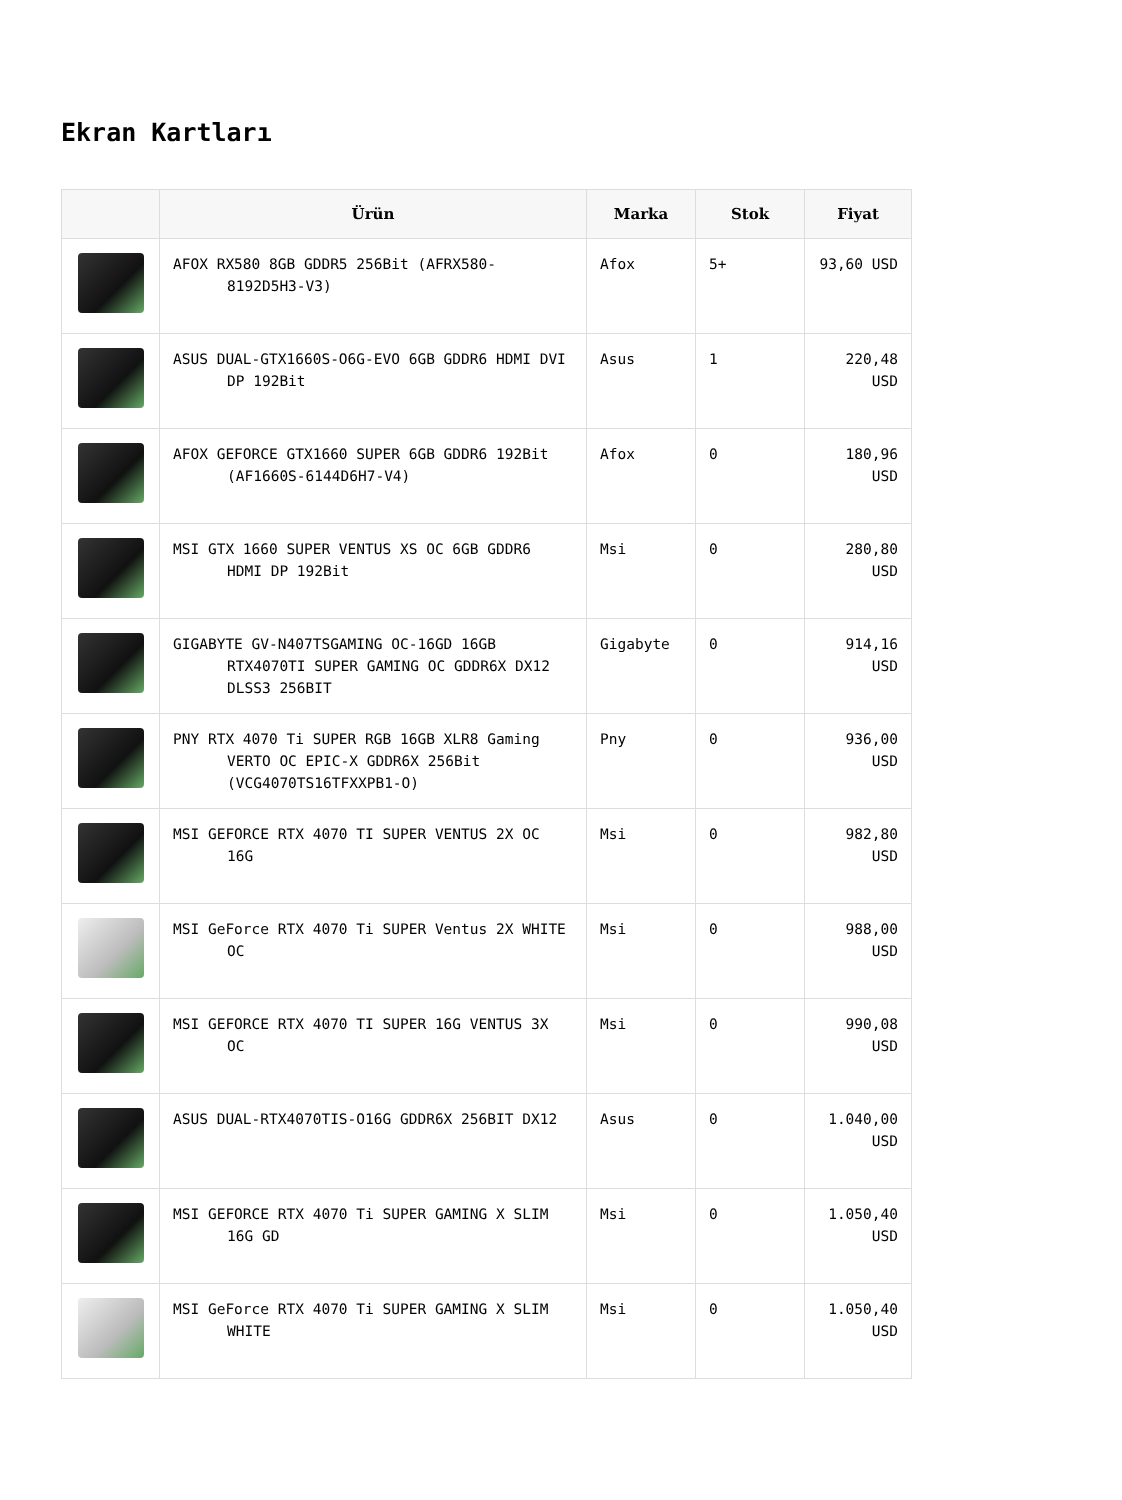Ekran Kartları
| | Ürün | Marka | Stok | Fiyat |
| --- | --- | --- | --- | --- |
| | AFOX RX580 8GB GDDR5 256Bit (AFRX580-8192D5H3-V3) | Afox | 5+ | 93,60 USD |
| | ASUS DUAL-GTX1660S-O6G-EVO 6GB GDDR6 HDMI DVI DP 192Bit | Asus | 1 | 220,48 USD |
| | AFOX GEFORCE GTX1660 SUPER 6GB GDDR6 192Bit (AF1660S-6144D6H7-V4) | Afox | 0 | 180,96 USD |
| | MSI GTX 1660 SUPER VENTUS XS OC 6GB GDDR6 HDMI DP 192Bit | Msi | 0 | 280,80 USD |
| | GIGABYTE GV-N407TSGAMING OC-16GD 16GB RTX4070TI SUPER GAMING OC GDDR6X DX12 DLSS3 256BIT | Gigabyte | 0 | 914,16 USD |
| | PNY RTX 4070 Ti SUPER RGB 16GB XLR8 Gaming VERTO OC EPIC-X GDDR6X 256Bit (VCG4070TS16TFXXPB1-O) | Pny | 0 | 936,00 USD |
| | MSI GEFORCE RTX 4070 TI SUPER VENTUS 2X OC 16G | Msi | 0 | 982,80 USD |
| | MSI GeForce RTX 4070 Ti SUPER Ventus 2X WHITE OC | Msi | 0 | 988,00 USD |
| | MSI GEFORCE RTX 4070 TI SUPER 16G VENTUS 3X OC | Msi | 0 | 990,08 USD |
| | ASUS DUAL-RTX4070TIS-O16G GDDR6X 256BIT DX12 | Asus | 0 | 1.040,00 USD |
| | MSI GEFORCE RTX 4070 Ti SUPER GAMING X SLIM 16G GD | Msi | 0 | 1.050,40 USD |
| | MSI GeForce RTX 4070 Ti SUPER GAMING X SLIM WHITE | Msi | 0 | 1.050,40 USD |